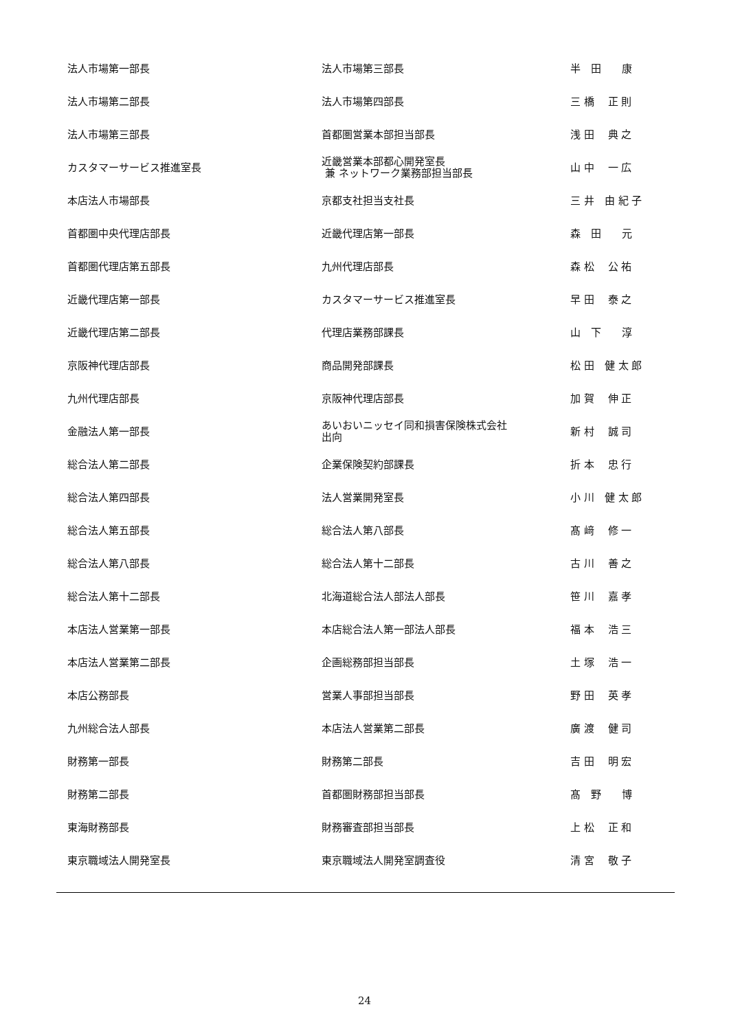| 法人市場第一部長 | 法人市場第三部長 | 半 田 康 |
| 法人市場第二部長 | 法人市場第四部長 | 三 橋 正 則 |
| 法人市場第三部長 | 首都圏営業本部担当部長 | 浅 田 典 之 |
| カスタマーサービス推進室長 | 近畿営業本部都心開発室長 兼 ネットワーク業務部担当部長 | 山 中 一 広 |
| 本店法人市場部長 | 京都支社担当支社長 | 三 井 由 紀 子 |
| 首都圏中央代理店部長 | 近畿代理店第一部長 | 森 田 元 |
| 首都圏代理店第五部長 | 九州代理店部長 | 森 松 公 祐 |
| 近畿代理店第一部長 | カスタマーサービス推進室長 | 早 田 泰 之 |
| 近畿代理店第二部長 | 代理店業務部課長 | 山 下 淳 |
| 京阪神代理店部長 | 商品開発部課長 | 松 田 健 太 郎 |
| 九州代理店部長 | 京阪神代理店部長 | 加 賀 伸 正 |
| 金融法人第一部長 | あいおいニッセイ同和損害保険株式会社 出向 | 新 村 誠 司 |
| 総合法人第二部長 | 企業保険契約部課長 | 折 本 忠 行 |
| 総合法人第四部長 | 法人営業開発室長 | 小 川 健 太 郎 |
| 総合法人第五部長 | 総合法人第八部長 | 髙 﨑 修 一 |
| 総合法人第八部長 | 総合法人第十二部長 | 古 川 善 之 |
| 総合法人第十二部長 | 北海道総合法人部法人部長 | 笹 川 嘉 孝 |
| 本店法人営業第一部長 | 本店総合法人第一部法人部長 | 福 本 浩 三 |
| 本店法人営業第二部長 | 企画総務部担当部長 | 土 塚 浩 一 |
| 本店公務部長 | 営業人事部担当部長 | 野 田 英 孝 |
| 九州総合法人部長 | 本店法人営業第二部長 | 廣 渡 健 司 |
| 財務第一部長 | 財務第二部長 | 吉 田 明 宏 |
| 財務第二部長 | 首都圏財務部担当部長 | 髙 野 博 |
| 東海財務部長 | 財務審査部担当部長 | 上 松 正 和 |
| 東京職域法人開発室長 | 東京職域法人開発室調査役 | 清 宮 敬 子 |
24